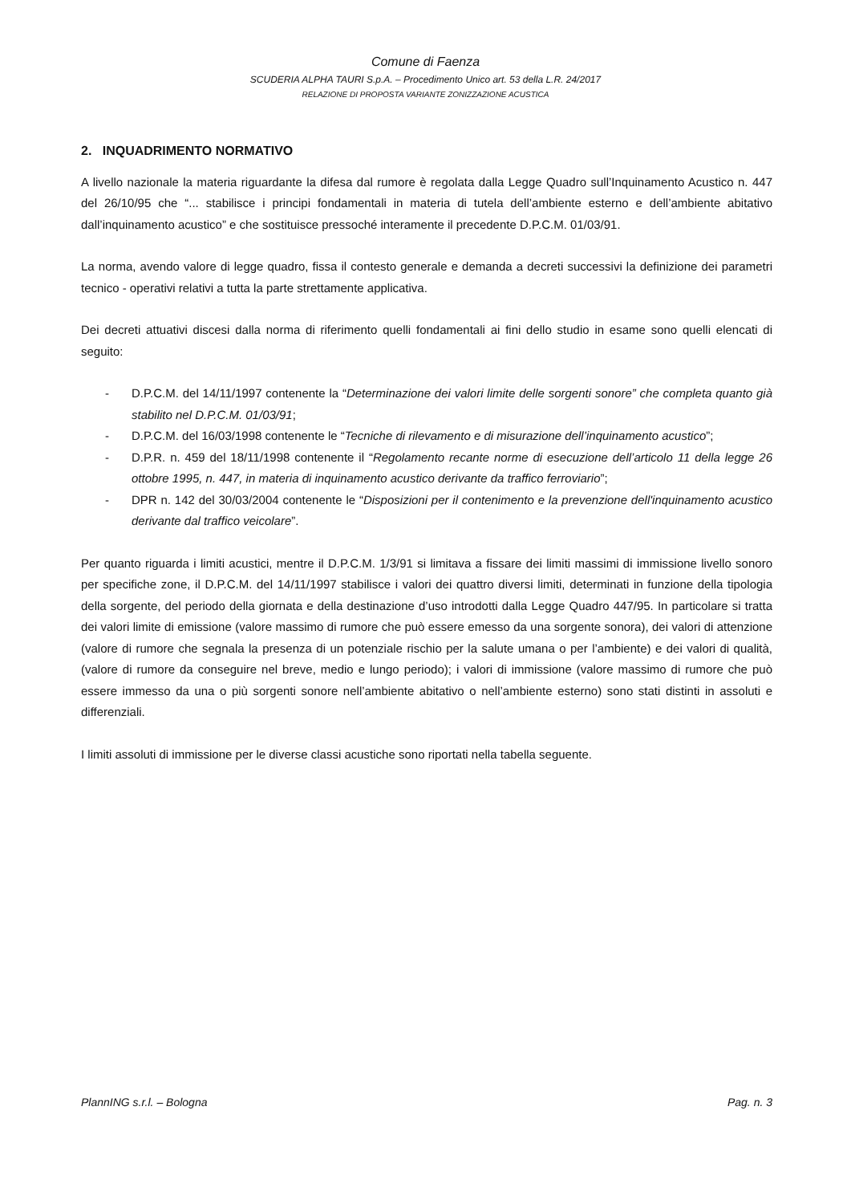Comune di Faenza
SCUDERIA ALPHA TAURI S.p.A. – Procedimento Unico art. 53 della L.R. 24/2017
RELAZIONE DI PROPOSTA VARIANTE ZONIZZAZIONE ACUSTICA
2. INQUADRIMENTO NORMATIVO
A livello nazionale la materia riguardante la difesa dal rumore è regolata dalla Legge Quadro sull’Inquinamento Acustico n. 447 del 26/10/95 che “... stabilisce i principi fondamentali in materia di tutela dell’ambiente esterno e dell’ambiente abitativo dall’inquinamento acustico” e che sostituisce pressoché interamente il precedente D.P.C.M. 01/03/91.
La norma, avendo valore di legge quadro, fissa il contesto generale e demanda a decreti successivi la definizione dei parametri tecnico - operativi relativi a tutta la parte strettamente applicativa.
Dei decreti attuativi discesi dalla norma di riferimento quelli fondamentali ai fini dello studio in esame sono quelli elencati di seguito:
- D.P.C.M. del 14/11/1997 contenente la “Determinazione dei valori limite delle sorgenti sonore” che completa quanto già stabilito nel D.P.C.M. 01/03/91;
- D.P.C.M. del 16/03/1998 contenente le “Tecniche di rilevamento e di misurazione dell’inquinamento acustico”;
- D.P.R. n. 459 del 18/11/1998 contenente il “Regolamento recante norme di esecuzione dell’articolo 11 della legge 26 ottobre 1995, n. 447, in materia di inquinamento acustico derivante da traffico ferroviario”;
- DPR n. 142 del 30/03/2004 contenente le “Disposizioni per il contenimento e la prevenzione dell'inquinamento acustico derivante dal traffico veicolare”.
Per quanto riguarda i limiti acustici, mentre il D.P.C.M. 1/3/91 si limitava a fissare dei limiti massimi di immissione livello sonoro per specifiche zone, il D.P.C.M. del 14/11/1997 stabilisce i valori dei quattro diversi limiti, determinati in funzione della tipologia della sorgente, del periodo della giornata e della destinazione d’uso introdotti dalla Legge Quadro 447/95. In particolare si tratta dei valori limite di emissione (valore massimo di rumore che può essere emesso da una sorgente sonora), dei valori di attenzione (valore di rumore che segnala la presenza di un potenziale rischio per la salute umana o per l’ambiente) e dei valori di qualità, (valore di rumore da conseguire nel breve, medio e lungo periodo); i valori di immissione (valore massimo di rumore che può essere immesso da una o più sorgenti sonore nell’ambiente abitativo o nell’ambiente esterno) sono stati distinti in assoluti e differenziali.
I limiti assoluti di immissione per le diverse classi acustiche sono riportati nella tabella seguente.
PlannING s.r.l. – Bologna Pag. n. 3